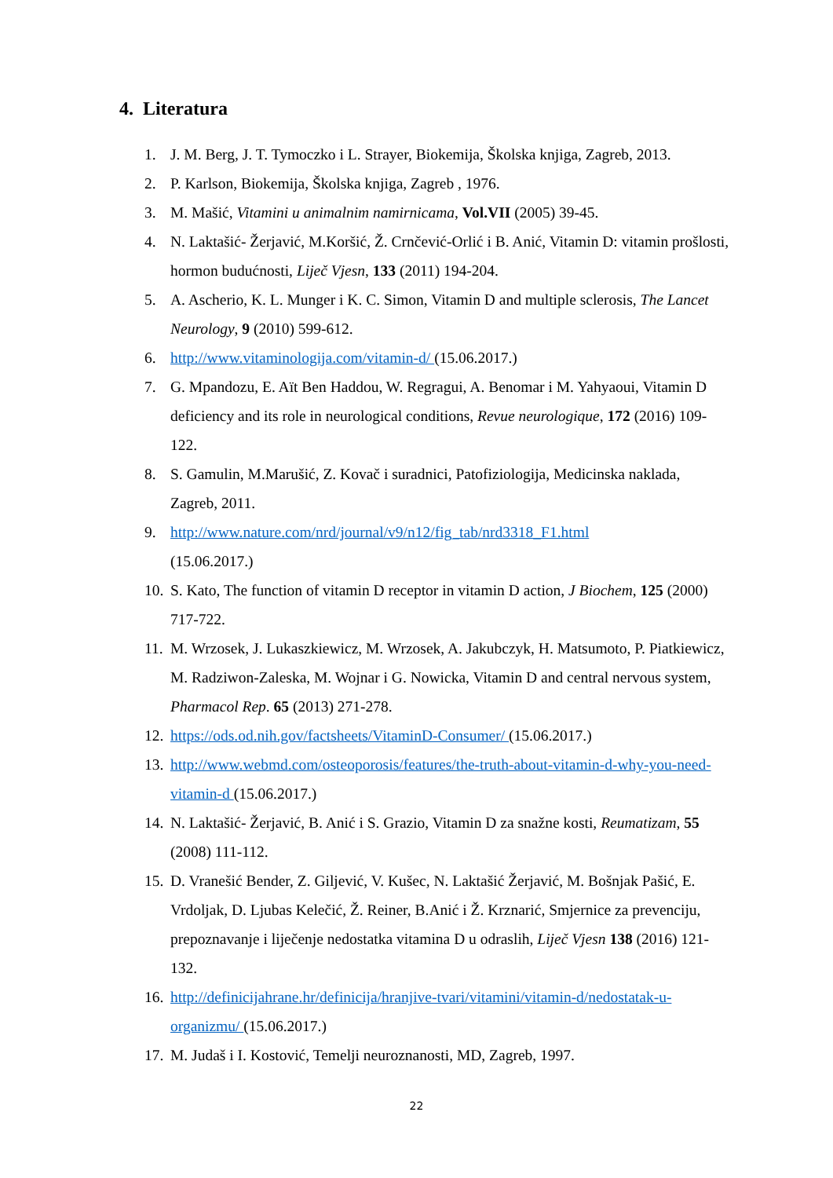4. Literatura
1. J. M. Berg, J. T. Tymoczko i L. Strayer, Biokemija, Školska knjiga, Zagreb, 2013.
2. P. Karlson, Biokemija, Školska knjiga, Zagreb , 1976.
3. M. Mašić, Vitamini u animalnim namirnicama, Vol.VII (2005) 39-45.
4. N. Laktašić- Žerjavić, M.Koršić, Ž. Crnčević-Orlić i B. Anić, Vitamin D: vitamin prošlosti, hormon budućnosti, Liječ Vjesn, 133 (2011) 194-204.
5. A. Ascherio, K. L. Munger i K. C. Simon, Vitamin D and multiple sclerosis, The Lancet Neurology, 9 (2010) 599-612.
6. http://www.vitaminologija.com/vitamin-d/ (15.06.2017.)
7. G. Mpandozu, E. Aït Ben Haddou, W. Regragui, A. Benomar i M. Yahyaoui, Vitamin D deficiency and its role in neurological conditions, Revue neurologique, 172 (2016) 109-122.
8. S. Gamulin, M.Marušić, Z. Kovač i suradnici, Patofiziologija, Medicinska naklada, Zagreb, 2011.
9. http://www.nature.com/nrd/journal/v9/n12/fig_tab/nrd3318_F1.html
(15.06.2017.)
10. S. Kato, The function of vitamin D receptor in vitamin D action, J Biochem, 125 (2000) 717-722.
11. M. Wrzosek, J. Lukaszkiewicz, M. Wrzosek, A. Jakubczyk, H. Matsumoto, P. Piatkiewicz, M. Radziwon-Zaleska, M. Wojnar i G. Nowicka, Vitamin D and central nervous system, Pharmacol Rep. 65 (2013) 271-278.
12. https://ods.od.nih.gov/factsheets/VitaminD-Consumer/ (15.06.2017.)
13. http://www.webmd.com/osteoporosis/features/the-truth-about-vitamin-d-why-you-need-vitamin-d (15.06.2017.)
14. N. Laktašić- Žerjavić, B. Anić i S. Grazio, Vitamin D za snažne kosti, Reumatizam, 55 (2008) 111-112.
15. D. Vranešić Bender, Z. Giljević, V. Kušec, N. Laktašić Žerjavić, M. Bošnjak Pašić, E. Vrdoljak, D. Ljubas Kelečić, Ž. Reiner, B.Anić i Ž. Krznarić, Smjernice za prevenciju, prepoznavanje i liječenje nedostatka vitamina D u odraslih, Liječ Vjesn 138 (2016) 121-132.
16. http://definicijahrane.hr/definicija/hranjive-tvari/vitamini/vitamin-d/nedostatak-u-organizmu/ (15.06.2017.)
17. M. Judaš i I. Kostović, Temelji neuroznanosti, MD, Zagreb, 1997.
22